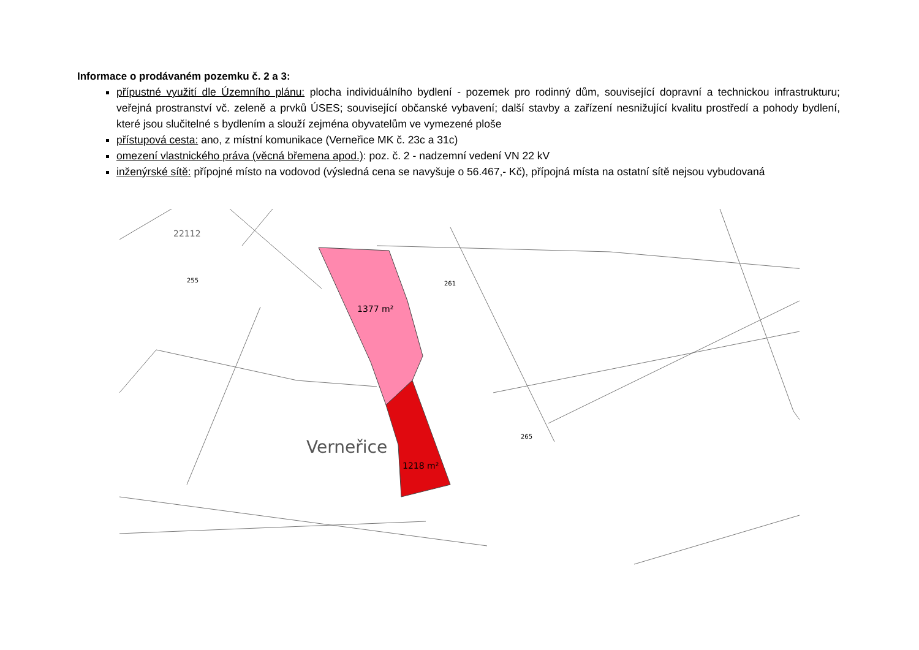Informace o prodávaném pozemku č. 2 a 3:
přípustné využití dle Územního plánu: plocha individuálního bydlení - pozemek pro rodinný dům, související dopravní a technickou infrastrukturu; veřejná prostranství vč. zeleně a prvků ÚSES; související občanské vybavení; další stavby a zařízení nesnižující kvalitu prostředí a pohody bydlení, které jsou slučitelné s bydlením a slouží zejména obyvatelům ve vymezené ploše
přístupová cesta: ano, z místní komunikace (Verneřice MK č. 23c a 31c)
omezení vlastnického práva (věcná břemena apod.): poz. č. 2 - nadzemní vedení VN 22 kV
inženýrské sítě: přípojné místo na vodovod (výsledná cena se navyšuje o 56.467,- Kč), přípojná místa na ostatní sítě nejsou vybudovaná
1377 m²
1218 m²
Verneřice
22112
255
261
265